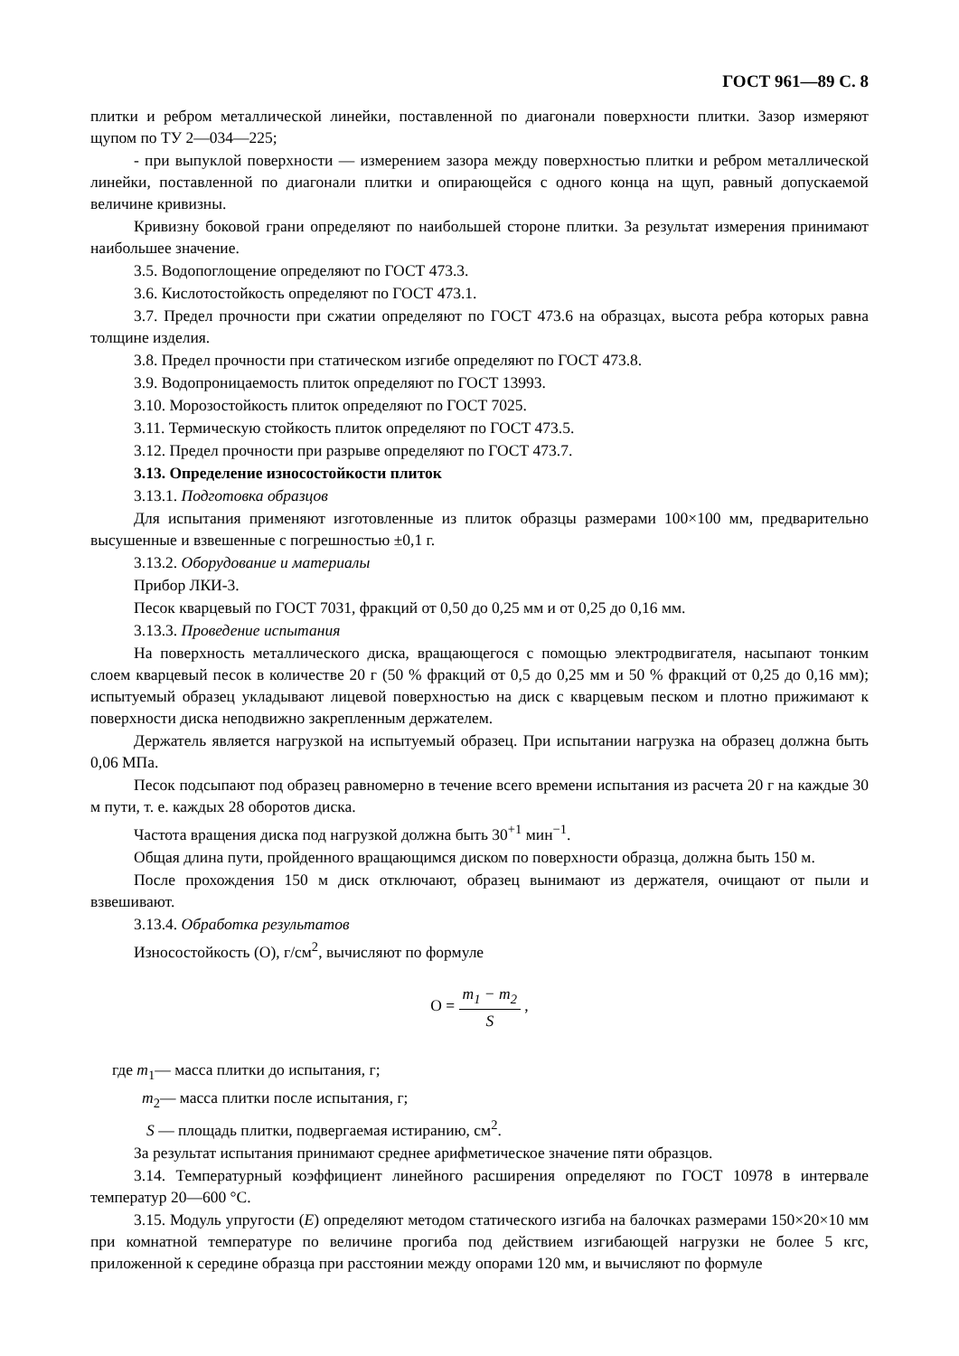ГОСТ 961—89 С. 8
плитки и ребром металлической линейки, поставленной по диагонали поверхности плитки. Зазор измеряют щупом по ТУ 2—034—225;
- при выпуклой поверхности — измерением зазора между поверхностью плитки и ребром металлической линейки, поставленной по диагонали плитки и опирающейся с одного конца на щуп, равный допускаемой величине кривизны.
Кривизну боковой грани определяют по наибольшей стороне плитки. За результат измерения принимают наибольшее значение.
3.5. Водопоглощение определяют по ГОСТ 473.3.
3.6. Кислотостойкость определяют по ГОСТ 473.1.
3.7. Предел прочности при сжатии определяют по ГОСТ 473.6 на образцах, высота ребра которых равна толщине изделия.
3.8. Предел прочности при статическом изгибе определяют по ГОСТ 473.8.
3.9. Водопроницаемость плиток определяют по ГОСТ 13993.
3.10. Морозостойкость плиток определяют по ГОСТ 7025.
3.11. Термическую стойкость плиток определяют по ГОСТ 473.5.
3.12. Предел прочности при разрыве определяют по ГОСТ 473.7.
3.13. Определение износостойкости плиток
3.13.1. Подготовка образцов
Для испытания применяют изготовленные из плиток образцы размерами 100×100 мм, предварительно высушенные и взвешенные с погрешностью ±0,1 г.
3.13.2. Оборудование и материалы
Прибор ЛКИ-3.
Песок кварцевый по ГОСТ 7031, фракций от 0,50 до 0,25 мм и от 0,25 до 0,16 мм.
3.13.3. Проведение испытания
На поверхность металлического диска, вращающегося с помощью электродвигателя, насыпают тонким слоем кварцевый песок в количестве 20 г (50 % фракций от 0,5 до 0,25 мм и 50 % фракций от 0,25 до 0,16 мм); испытуемый образец укладывают лицевой поверхностью на диск с кварцевым песком и плотно прижимают к поверхности диска неподвижно закрепленным держателем.
Держатель является нагрузкой на испытуемый образец. При испытании нагрузка на образец должна быть 0,06 МПа.
Песок подсыпают под образец равномерно в течение всего времени испытания из расчета 20 г на каждые 30 м пути, т. е. каждых 28 оборотов диска.
Частота вращения диска под нагрузкой должна быть 30<sup>+1</sup> мин<sup>−1</sup>.
Общая длина пути, пройденного вращающимся диском по поверхности образца, должна быть 150 м.
После прохождения 150 м диск отключают, образец вынимают из держателя, очищают от пыли и взвешивают.
3.13.4. Обработка результатов
Износостойкость (О), г/см<sup>2</sup>, вычисляют по формуле
О = m<sub>1</sub> − m<sub>2</sub> S ,
где m<sub>1</sub>— масса плитки до испытания, г;
m<sub>2</sub>— масса плитки после испытания, г;
S — площадь плитки, подвергаемая истиранию, см<sup>2</sup>.
За результат испытания принимают среднее арифметическое значение пяти образцов.
3.14. Температурный коэффициент линейного расширения определяют по ГОСТ 10978 в интервале температур 20—600 °С.
3.15. Модуль упругости (Е) определяют методом статического изгиба на балочках размерами 150×20×10 мм при комнатной температуре по величине прогиба под действием изгибающей нагрузки не более 5 кгс, приложенной к середине образца при расстоянии между опорами 120 мм, и вычисляют по формуле